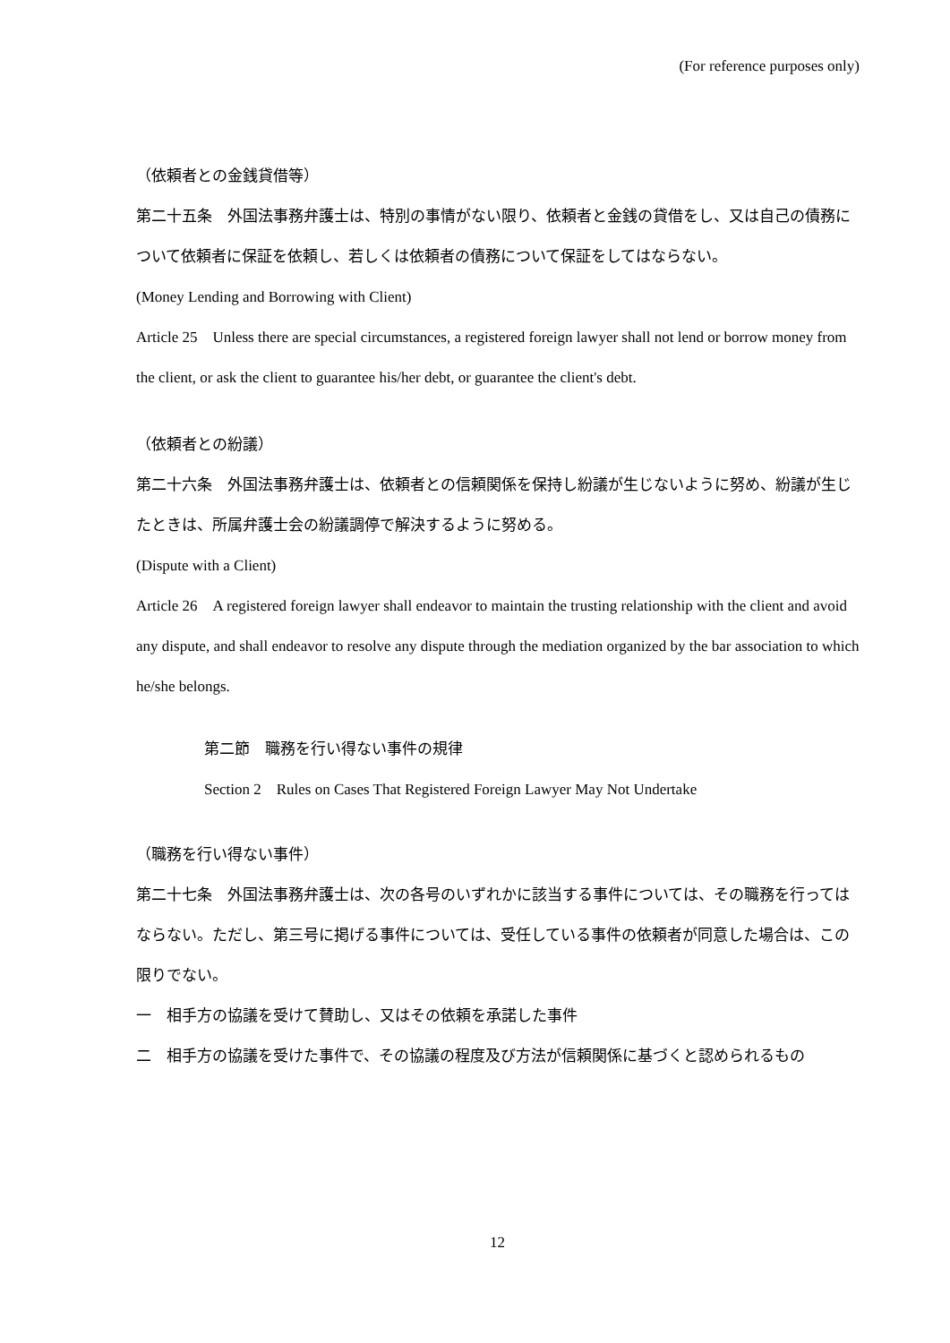(For reference purposes only)
（依頼者との金銭貸借等）
第二十五条　外国法事務弁護士は、特別の事情がない限り、依頼者と金銭の貸借をし、又は自己の債務について依頼者に保証を依頼し、若しくは依頼者の債務について保証をしてはならない。
(Money Lending and Borrowing with Client)
Article 25　Unless there are special circumstances, a registered foreign lawyer shall not lend or borrow money from the client, or ask the client to guarantee his/her debt, or guarantee the client's debt.
（依頼者との紛議）
第二十六条　外国法事務弁護士は、依頼者との信頼関係を保持し紛議が生じないように努め、紛議が生じたときは、所属弁護士会の紛議調停で解決するように努める。
(Dispute with a Client)
Article 26　A registered foreign lawyer shall endeavor to maintain the trusting relationship with the client and avoid any dispute, and shall endeavor to resolve any dispute through the mediation organized by the bar association to which he/she belongs.
第二節　職務を行い得ない事件の規律
Section 2　Rules on Cases That Registered Foreign Lawyer May Not Undertake
（職務を行い得ない事件）
第二十七条　外国法事務弁護士は、次の各号のいずれかに該当する事件については、その職務を行ってはならない。ただし、第三号に掲げる事件については、受任している事件の依頼者が同意した場合は、この限りでない。
一　相手方の協議を受けて賛助し、又はその依頼を承諾した事件
二　相手方の協議を受けた事件で、その協議の程度及び方法が信頼関係に基づくと認められるもの
12